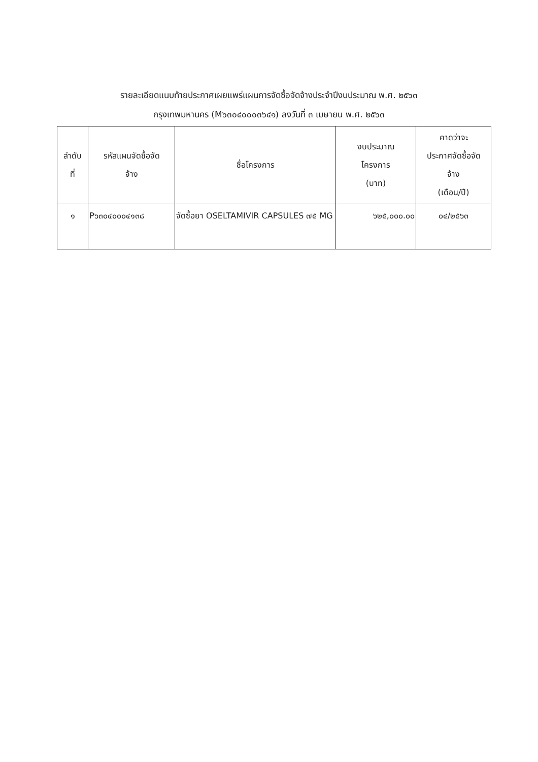รายละเอียดแนบท้ายประกาศเผยแพร่แผนการจัดซื้อจัดจ้างประจำปีงบประมาณ พ.ศ. ๒๕๖๓
กรุงเทพมหานคร (M๖๓๐๔๐๐๐๓๖๔๑) ลงวันที่ ๓ เมษายน พ.ศ. ๒๕๖๓
| ลำดับ ที่ | รหัสแผนจัดซื้อจัด จ้าง | ชื่อโครงการ | งบประมาณ โครงการ (บาท) | คาดว่าจะ ประกาศจัดซื้อจัด จ้าง (เดือน/ปี) |
| --- | --- | --- | --- | --- |
| ๑ | P๖๓๐๔๐๐๐๔๑๓๘ | จัดซื้อยา OSELTAMIVIR CAPSULES ๗๕ MG | ๖๒๕,๐๐๐.๐๐ | ๐๔/๒๕๖๓ |